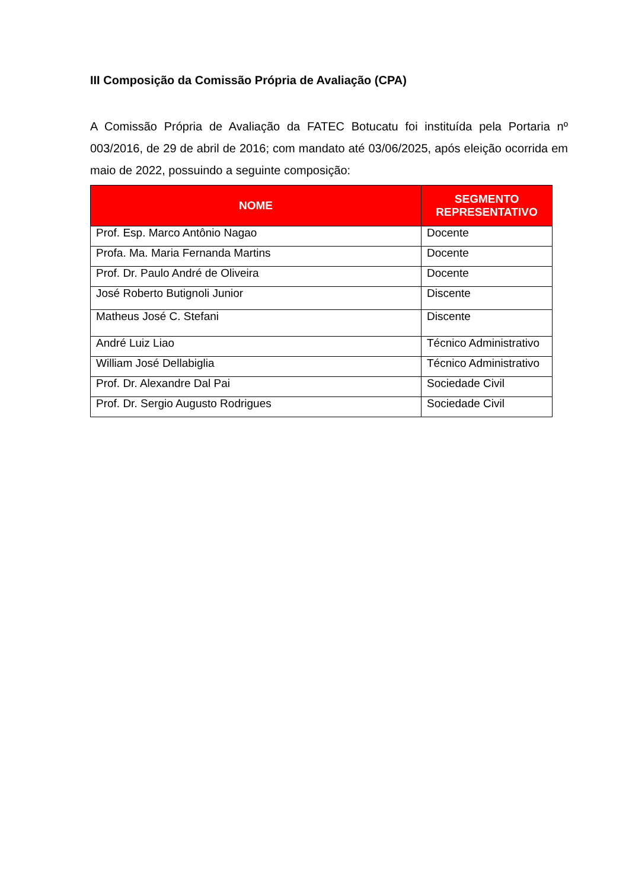III Composição da Comissão Própria de Avaliação (CPA)
A Comissão Própria de Avaliação da FATEC Botucatu foi instituída pela Portaria nº 003/2016, de 29 de abril de 2016; com mandato até 03/06/2025, após eleição ocorrida em maio de 2022, possuindo a seguinte composição:
| NOME | SEGMENTO REPRESENTATIVO |
| --- | --- |
| Prof. Esp. Marco Antônio Nagao | Docente |
| Profa. Ma. Maria Fernanda Martins | Docente |
| Prof. Dr. Paulo André de Oliveira | Docente |
| José Roberto Butignoli Junior | Discente |
| Matheus José C. Stefani | Discente |
| André Luiz Liao | Técnico Administrativo |
| William José Dellabiglia | Técnico Administrativo |
| Prof. Dr. Alexandre Dal Pai | Sociedade Civil |
| Prof. Dr. Sergio Augusto Rodrigues | Sociedade Civil |